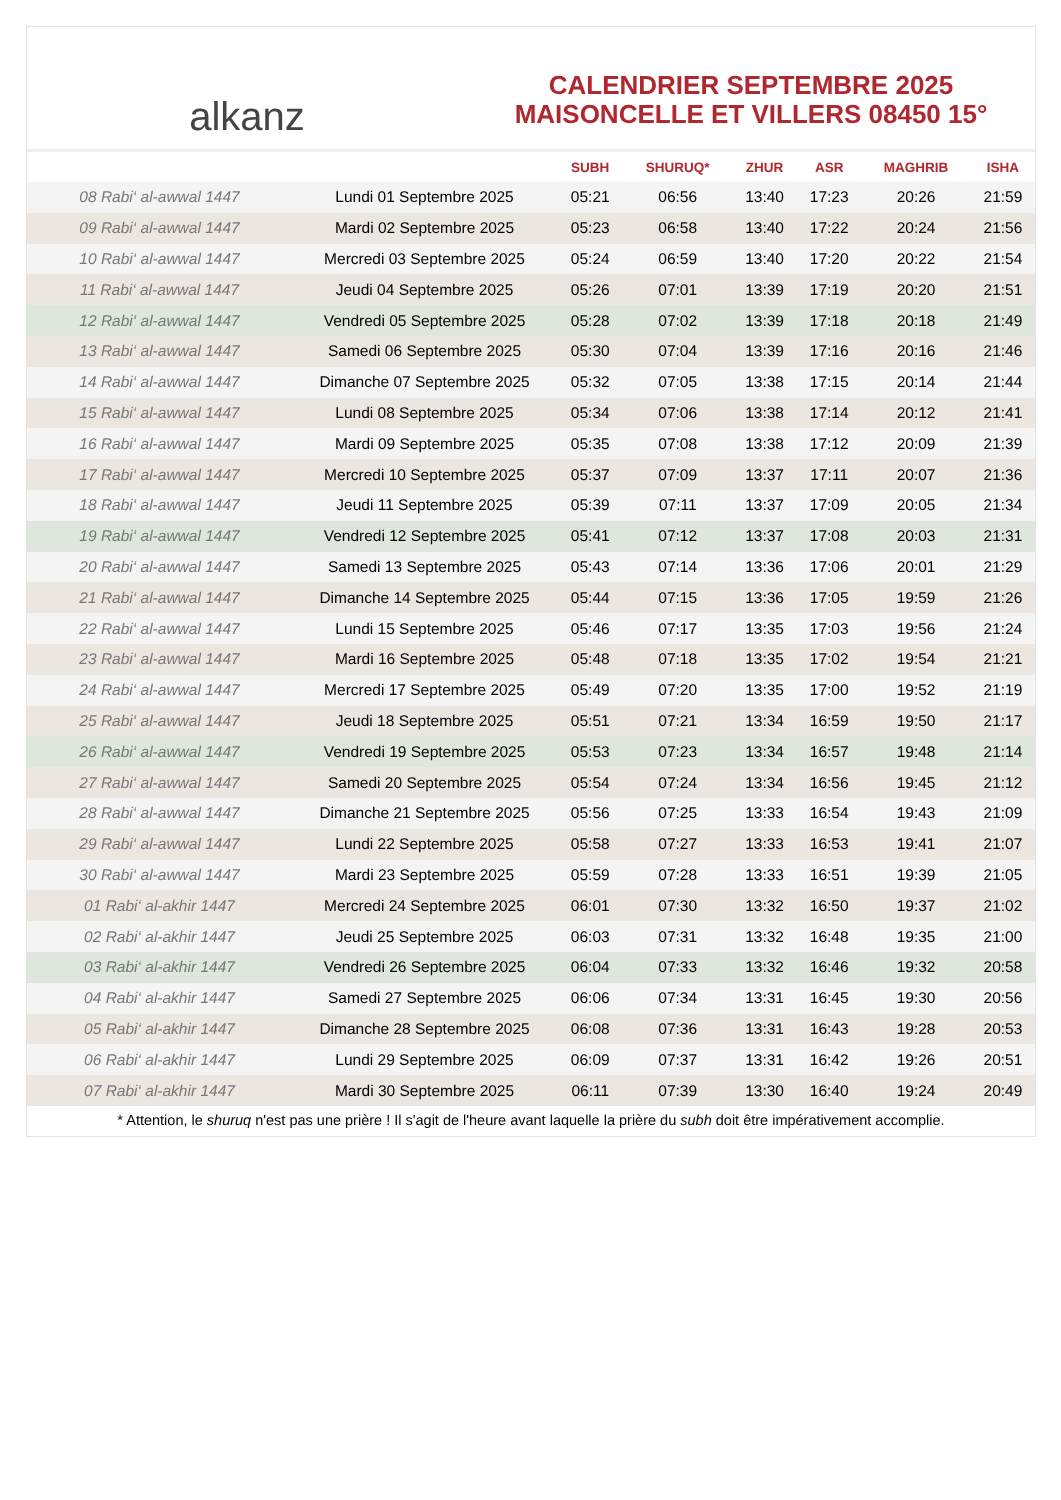alkanz
CALENDRIER SEPTEMBRE 2025
MAISONCELLE ET VILLERS 08450 15°
| | | SUBH | SHURUQ* | ZHUR | ASR | MAGHRIB | ISHA |
| --- | --- | --- | --- | --- | --- | --- | --- |
| 08 Rabi‘ al-awwal 1447 | Lundi 01 Septembre 2025 | 05:21 | 06:56 | 13:40 | 17:23 | 20:26 | 21:59 |
| 09 Rabi‘ al-awwal 1447 | Mardi 02 Septembre 2025 | 05:23 | 06:58 | 13:40 | 17:22 | 20:24 | 21:56 |
| 10 Rabi‘ al-awwal 1447 | Mercredi 03 Septembre 2025 | 05:24 | 06:59 | 13:40 | 17:20 | 20:22 | 21:54 |
| 11 Rabi‘ al-awwal 1447 | Jeudi 04 Septembre 2025 | 05:26 | 07:01 | 13:39 | 17:19 | 20:20 | 21:51 |
| 12 Rabi‘ al-awwal 1447 | Vendredi 05 Septembre 2025 | 05:28 | 07:02 | 13:39 | 17:18 | 20:18 | 21:49 |
| 13 Rabi‘ al-awwal 1447 | Samedi 06 Septembre 2025 | 05:30 | 07:04 | 13:39 | 17:16 | 20:16 | 21:46 |
| 14 Rabi‘ al-awwal 1447 | Dimanche 07 Septembre 2025 | 05:32 | 07:05 | 13:38 | 17:15 | 20:14 | 21:44 |
| 15 Rabi‘ al-awwal 1447 | Lundi 08 Septembre 2025 | 05:34 | 07:06 | 13:38 | 17:14 | 20:12 | 21:41 |
| 16 Rabi‘ al-awwal 1447 | Mardi 09 Septembre 2025 | 05:35 | 07:08 | 13:38 | 17:12 | 20:09 | 21:39 |
| 17 Rabi‘ al-awwal 1447 | Mercredi 10 Septembre 2025 | 05:37 | 07:09 | 13:37 | 17:11 | 20:07 | 21:36 |
| 18 Rabi‘ al-awwal 1447 | Jeudi 11 Septembre 2025 | 05:39 | 07:11 | 13:37 | 17:09 | 20:05 | 21:34 |
| 19 Rabi‘ al-awwal 1447 | Vendredi 12 Septembre 2025 | 05:41 | 07:12 | 13:37 | 17:08 | 20:03 | 21:31 |
| 20 Rabi‘ al-awwal 1447 | Samedi 13 Septembre 2025 | 05:43 | 07:14 | 13:36 | 17:06 | 20:01 | 21:29 |
| 21 Rabi‘ al-awwal 1447 | Dimanche 14 Septembre 2025 | 05:44 | 07:15 | 13:36 | 17:05 | 19:59 | 21:26 |
| 22 Rabi‘ al-awwal 1447 | Lundi 15 Septembre 2025 | 05:46 | 07:17 | 13:35 | 17:03 | 19:56 | 21:24 |
| 23 Rabi‘ al-awwal 1447 | Mardi 16 Septembre 2025 | 05:48 | 07:18 | 13:35 | 17:02 | 19:54 | 21:21 |
| 24 Rabi‘ al-awwal 1447 | Mercredi 17 Septembre 2025 | 05:49 | 07:20 | 13:35 | 17:00 | 19:52 | 21:19 |
| 25 Rabi‘ al-awwal 1447 | Jeudi 18 Septembre 2025 | 05:51 | 07:21 | 13:34 | 16:59 | 19:50 | 21:17 |
| 26 Rabi‘ al-awwal 1447 | Vendredi 19 Septembre 2025 | 05:53 | 07:23 | 13:34 | 16:57 | 19:48 | 21:14 |
| 27 Rabi‘ al-awwal 1447 | Samedi 20 Septembre 2025 | 05:54 | 07:24 | 13:34 | 16:56 | 19:45 | 21:12 |
| 28 Rabi‘ al-awwal 1447 | Dimanche 21 Septembre 2025 | 05:56 | 07:25 | 13:33 | 16:54 | 19:43 | 21:09 |
| 29 Rabi‘ al-awwal 1447 | Lundi 22 Septembre 2025 | 05:58 | 07:27 | 13:33 | 16:53 | 19:41 | 21:07 |
| 30 Rabi‘ al-awwal 1447 | Mardi 23 Septembre 2025 | 05:59 | 07:28 | 13:33 | 16:51 | 19:39 | 21:05 |
| 01 Rabi‘ al-akhir 1447 | Mercredi 24 Septembre 2025 | 06:01 | 07:30 | 13:32 | 16:50 | 19:37 | 21:02 |
| 02 Rabi‘ al-akhir 1447 | Jeudi 25 Septembre 2025 | 06:03 | 07:31 | 13:32 | 16:48 | 19:35 | 21:00 |
| 03 Rabi‘ al-akhir 1447 | Vendredi 26 Septembre 2025 | 06:04 | 07:33 | 13:32 | 16:46 | 19:32 | 20:58 |
| 04 Rabi‘ al-akhir 1447 | Samedi 27 Septembre 2025 | 06:06 | 07:34 | 13:31 | 16:45 | 19:30 | 20:56 |
| 05 Rabi‘ al-akhir 1447 | Dimanche 28 Septembre 2025 | 06:08 | 07:36 | 13:31 | 16:43 | 19:28 | 20:53 |
| 06 Rabi‘ al-akhir 1447 | Lundi 29 Septembre 2025 | 06:09 | 07:37 | 13:31 | 16:42 | 19:26 | 20:51 |
| 07 Rabi‘ al-akhir 1447 | Mardi 30 Septembre 2025 | 06:11 | 07:39 | 13:30 | 16:40 | 19:24 | 20:49 |
* Attention, le shuruq n'est pas une prière ! Il s'agit de l'heure avant laquelle la prière du subh doit être impérativement accomplie.